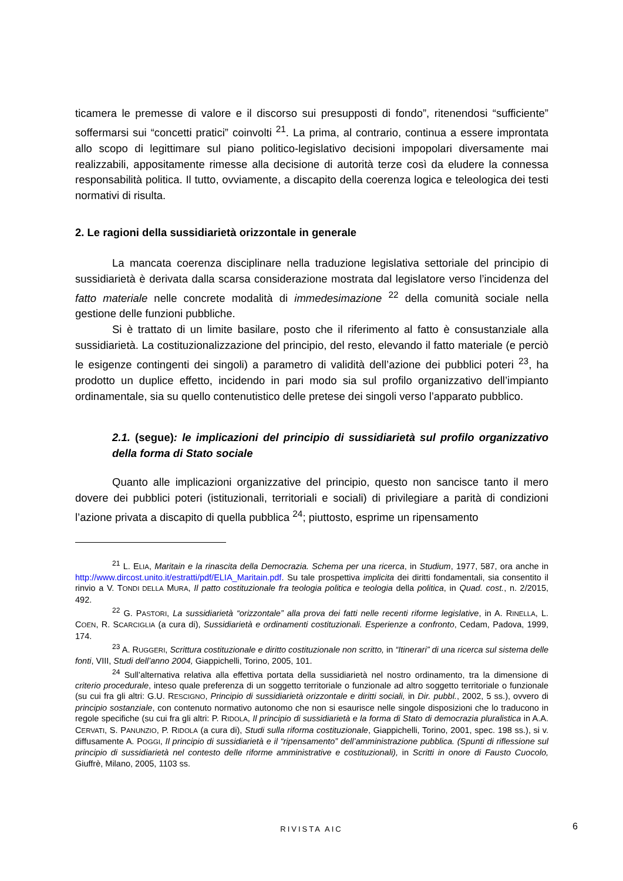ticamera le premesse di valore e il discorso sui presupposti di fondo”, ritenendosi “sufficiente” soffermarsi sui “concetti pratici” coinvolti <sup>21</sup>. La prima, al contrario, continua a essere improntata allo scopo di legittimare sul piano politico-legislativo decisioni impopolari diversamente mai realizzabili, appositamente rimesse alla decisione di autorità terze così da eludere la connessa responsabilità politica. Il tutto, ovviamente, a discapito della coerenza logica e teleologica dei testi normativi di risulta.
2. Le ragioni della sussidiarietà orizzontale in generale
La mancata coerenza disciplinare nella traduzione legislativa settoriale del principio di sussidiarietà è derivata dalla scarsa considerazione mostrata dal legislatore verso l’incidenza del fatto materiale nelle concrete modalità di immedesimazione <sup>22</sup> della comunità sociale nella gestione delle funzioni pubbliche.
Si è trattato di un limite basilare, posto che il riferimento al fatto è consustanziale alla sussidiarietà. La costituzionalizzazione del principio, del resto, elevando il fatto materiale (e perciò le esigenze contingenti dei singoli) a parametro di validità dell’azione dei pubblici poteri <sup>23</sup>, ha prodotto un duplice effetto, incidendo in pari modo sia sul profilo organizzativo dell’impianto ordinamentale, sia su quello contenutistico delle pretese dei singoli verso l’apparato pubblico.
2.1. (segue): le implicazioni del principio di sussidiarietà sul profilo organizzativo della forma di Stato sociale
Quanto alle implicazioni organizzative del principio, questo non sancisce tanto il mero dovere dei pubblici poteri (istituzionali, territoriali e sociali) di privilegiare a parità di condizioni l’azione privata a discapito di quella pubblica <sup>24</sup>; piuttosto, esprime un ripensamento
<sup>21</sup> L. ELIA, Maritain e la rinascita della Democrazia. Schema per una ricerca, in Studium, 1977, 587, ora anche in http://www.dircost.unito.it/estratti/pdf/ELIA_Maritain.pdf. Su tale prospettiva implicita dei diritti fondamentali, sia consentito il rinvio a V. TONDI DELLA MURA, Il patto costituzionale fra teologia politica e teologia della politica, in Quad. cost., n. 2/2015, 492.
<sup>22</sup> G. PASTORI, La sussidiarietà “orizzontale” alla prova dei fatti nelle recenti riforme legislative, in A. RINELLA, L. COEN, R. SCARCIGLIA (a cura di), Sussidiarietà e ordinamenti costituzionali. Esperienze a confronto, Cedam, Padova, 1999, 174.
<sup>23</sup> A. RUGGERI, Scrittura costituzionale e diritto costituzionale non scritto, in “Itinerari” di una ricerca sul sistema delle fonti, VIII, Studi dell’anno 2004, Giappichelli, Torino, 2005, 101.
<sup>24</sup> Sull’alternativa relativa alla effettiva portata della sussidiarietà nel nostro ordinamento, tra la dimensione di criterio procedurale, inteso quale preferenza di un soggetto territoriale o funzionale ad altro soggetto territoriale o funzionale (su cui fra gli altri: G.U. RESCIGNO, Principio di sussidiarietà orizzontale e diritti sociali, in Dir. pubbl., 2002, 5 ss.), ovvero di principio sostanziale, con contenuto normativo autonomo che non si esaurisce nelle singole disposizioni che lo traducono in regole specifiche (su cui fra gli altri: P. RIDOLA, Il principio di sussidiarietà e la forma di Stato di democrazia pluralistica in A.A. CERVATI, S. PANUNZIO, P. RIDOLA (a cura di), Studi sulla riforma costituzionale, Giappichelli, Torino, 2001, spec. 198 ss.), si v. diffusamente A. POGGI, Il principio di sussidiarietà e il “ripensamento” dell’amministrazione pubblica. (Spunti di riflessione sul principio di sussidiarietà nel contesto delle riforme amministrative e costituzionali), in Scritti in onore di Fausto Cuocolo, Giuffrè, Milano, 2005, 1103 ss.
RIVISTA AIC 6